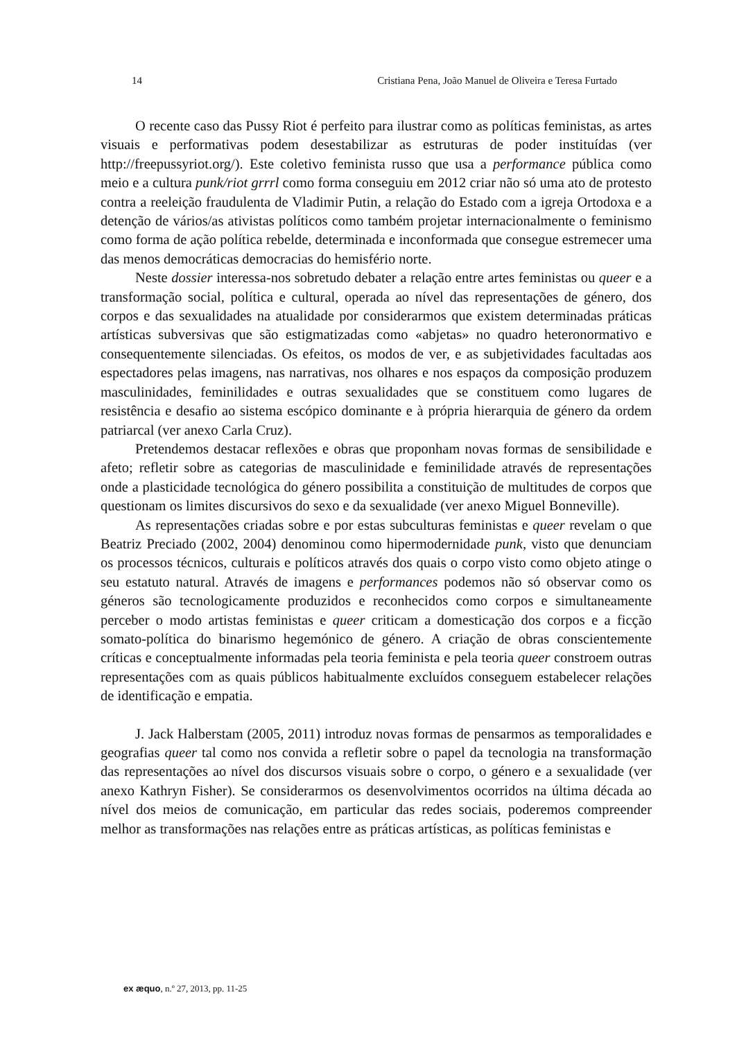14 Cristiana Pena, João Manuel de Oliveira e Teresa Furtado
O recente caso das Pussy Riot é perfeito para ilustrar como as políticas feministas, as artes visuais e performativas podem desestabilizar as estruturas de poder instituídas (ver http://freepussyriot.org/). Este coletivo feminista russo que usa a performance pública como meio e a cultura punk/riot grrrl como forma conseguiu em 2012 criar não só uma ato de protesto contra a reeleição fraudulenta de Vladimir Putin, a relação do Estado com a igreja Ortodoxa e a detenção de vários/as ativistas políticos como também projetar internacionalmente o feminismo como forma de ação política rebelde, determinada e inconformada que consegue estremecer uma das menos democráticas democracias do hemisfério norte.
Neste dossier interessa-nos sobretudo debater a relação entre artes feministas ou queer e a transformação social, política e cultural, operada ao nível das representações de género, dos corpos e das sexualidades na atualidade por considerarmos que existem determinadas práticas artísticas subversivas que são estigmatizadas como «abjetas» no quadro heteronormativo e consequentemente silenciadas. Os efeitos, os modos de ver, e as subjetividades facultadas aos espectadores pelas imagens, nas narrativas, nos olhares e nos espaços da composição produzem masculinidades, feminilidades e outras sexualidades que se constituem como lugares de resistência e desafio ao sistema escópico dominante e à própria hierarquia de género da ordem patriarcal (ver anexo Carla Cruz).
Pretendemos destacar reflexões e obras que proponham novas formas de sensibilidade e afeto; refletir sobre as categorias de masculinidade e feminilidade através de representações onde a plasticidade tecnológica do género possibilita a constituição de multitudes de corpos que questionam os limites discursivos do sexo e da sexualidade (ver anexo Miguel Bonneville).
As representações criadas sobre e por estas subculturas feministas e queer revelam o que Beatriz Preciado (2002, 2004) denominou como hipermodernidade punk, visto que denunciam os processos técnicos, culturais e políticos através dos quais o corpo visto como objeto atinge o seu estatuto natural. Através de imagens e performances podemos não só observar como os géneros são tecnologicamente produzidos e reconhecidos como corpos e simultaneamente perceber o modo artistas feministas e queer criticam a domesticação dos corpos e a ficção somato-política do binarismo hegemónico de género. A criação de obras conscientemente críticas e conceptualmente informadas pela teoria feminista e pela teoria queer constroem outras representações com as quais públicos habitualmente excluídos conseguem estabelecer relações de identificação e empatia.
J. Jack Halberstam (2005, 2011) introduz novas formas de pensarmos as temporalidades e geografias queer tal como nos convida a refletir sobre o papel da tecnologia na transformação das representações ao nível dos discursos visuais sobre o corpo, o género e a sexualidade (ver anexo Kathryn Fisher). Se considerarmos os desenvolvimentos ocorridos na última década ao nível dos meios de comunicação, em particular das redes sociais, poderemos compreender melhor as transformações nas relações entre as práticas artísticas, as políticas feministas e
ex æquo, n.º 27, 2013, pp. 11-25